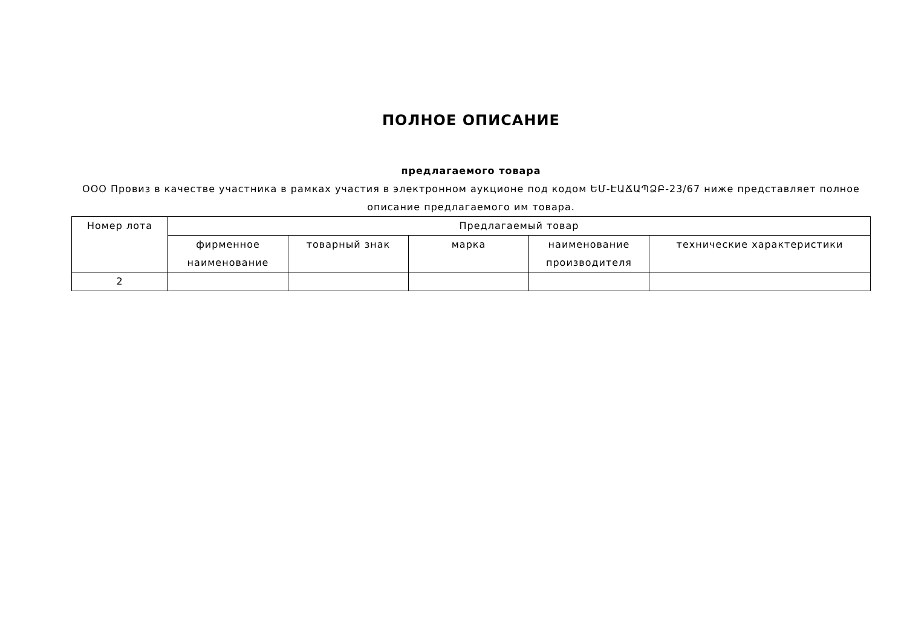ПОЛНОЕ ОПИСАНИЕ
предлагаемого товара
ООО Провиз в качестве участника в рамках участия в электронном аукционе под кодом ԵՄ-ԷԱՃԱՊՁԲ-23/67 ниже представляет полное описание предлагаемого им товара.
| Номер лота | Предлагаемый товар | | | | |
| --- | --- | --- | --- | --- | --- |
| | фирменное наименование | товарный знак | марка | наименование производителя | технические характеристики |
| 2 | | | | | |